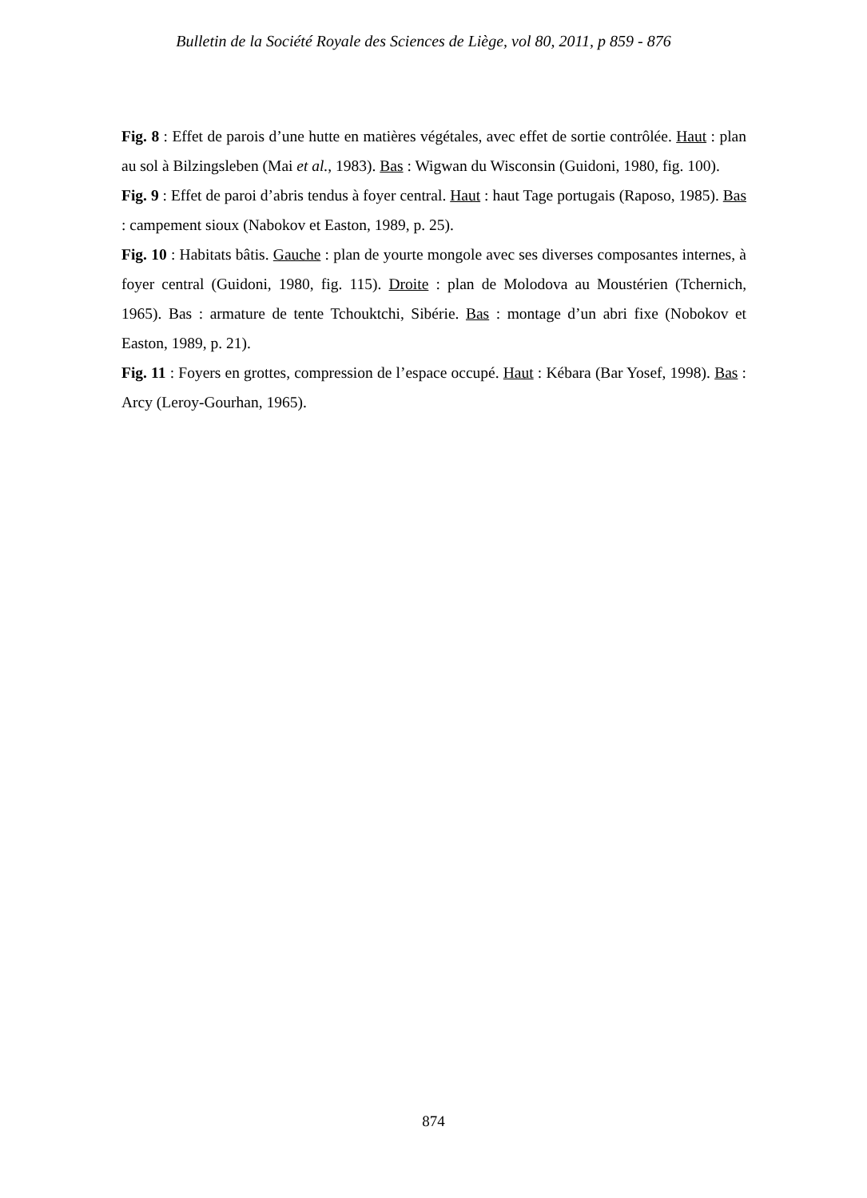Bulletin de la Société Royale des Sciences de Liège, vol 80, 2011, p 859 - 876
Fig. 8 : Effet de parois d’une hutte en matières végétales, avec effet de sortie contrôlée. Haut : plan au sol à Bilzingsleben (Mai et al., 1983). Bas : Wigwan du Wisconsin (Guidoni, 1980, fig. 100).
Fig. 9 : Effet de paroi d’abris tendus à foyer central. Haut : haut Tage portugais (Raposo, 1985). Bas : campement sioux (Nabokov et Easton, 1989, p. 25).
Fig. 10 : Habitats bâtis. Gauche : plan de yourte mongole avec ses diverses composantes internes, à foyer central (Guidoni, 1980, fig. 115). Droite : plan de Molodova au Moustérien (Tchernich, 1965). Bas : armature de tente Tchouktchi, Sibérie. Bas : montage d’un abri fixe (Nobokov et Easton, 1989, p. 21).
Fig. 11 : Foyers en grottes, compression de l’espace occupé. Haut : Kébara (Bar Yosef, 1998). Bas : Arcy (Leroy-Gourhan, 1965).
874